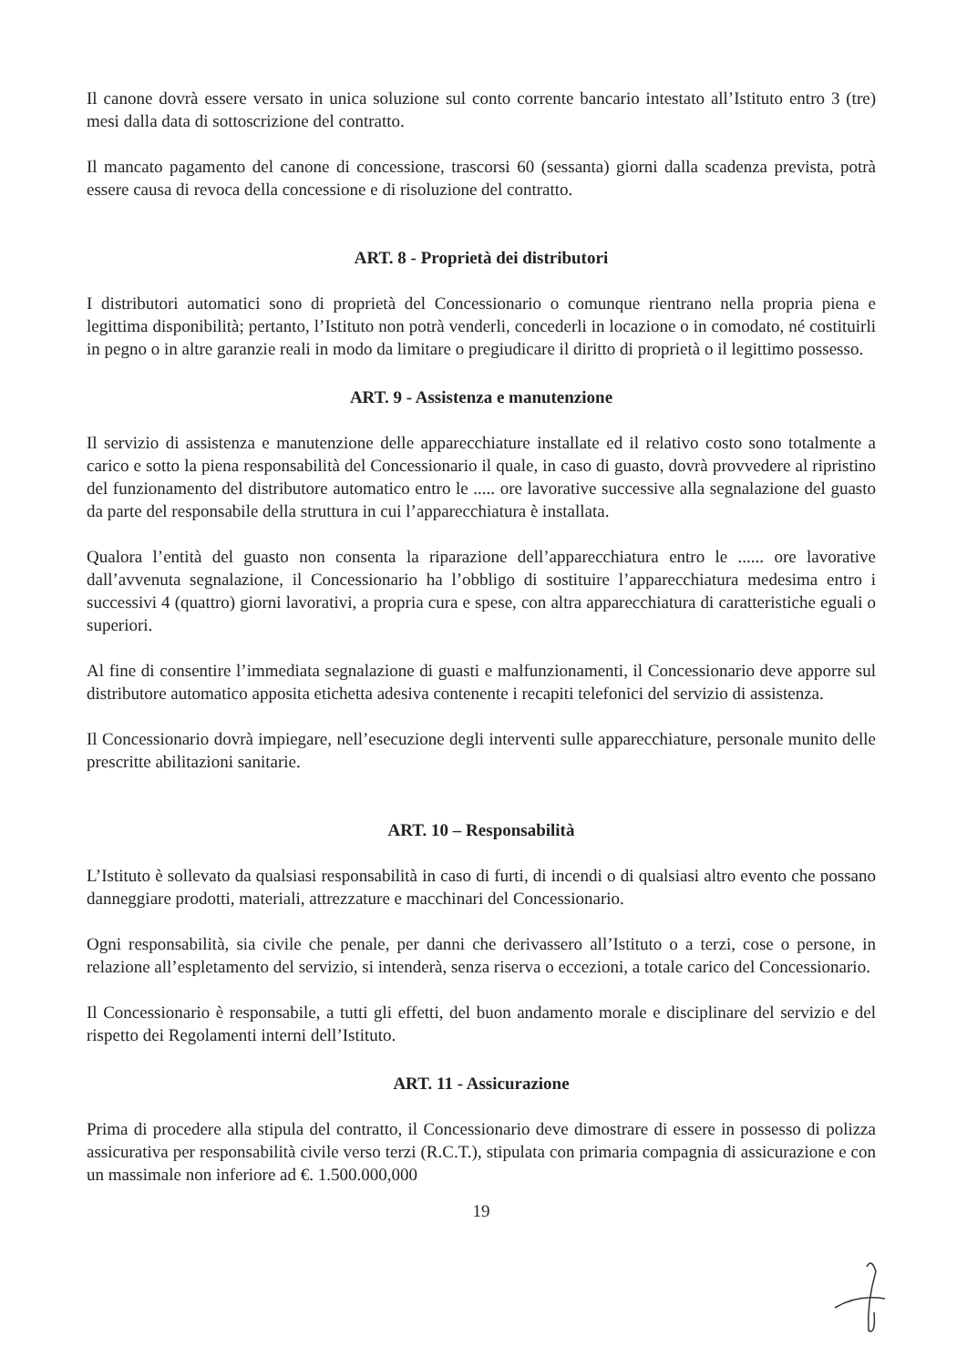Il canone dovrà essere versato in unica soluzione sul conto corrente bancario intestato all’Istituto entro 3 (tre) mesi dalla data di sottoscrizione del contratto.
Il mancato pagamento del canone di concessione, trascorsi 60 (sessanta) giorni dalla scadenza prevista, potrà essere causa di revoca della concessione e di risoluzione del contratto.
ART. 8 - Proprietà dei distributori
I distributori automatici sono di proprietà del Concessionario o comunque rientrano nella propria piena e legittima disponibilità; pertanto, l’Istituto non potrà venderli, concederli in locazione o in comodato, né costituirli in pegno o in altre garanzie reali in modo da limitare o pregiudicare il diritto di proprietà o il legittimo possesso.
ART. 9 - Assistenza e manutenzione
Il servizio di assistenza e manutenzione delle apparecchiature installate ed il relativo costo sono totalmente a carico e sotto la piena responsabilità del Concessionario il quale, in caso di guasto, dovrà provvedere al ripristino del funzionamento del distributore automatico entro le ..... ore lavorative successive alla segnalazione del guasto da parte del responsabile della struttura in cui l’apparecchiatura è installata.
Qualora l’entità del guasto non consenta la riparazione dell’apparecchiatura entro le ...... ore lavorative dall’avvenuta segnalazione, il Concessionario ha l’obbligo di sostituire l’apparecchiatura medesima entro i successivi 4 (quattro) giorni lavorativi, a propria cura e spese, con altra apparecchiatura di caratteristiche eguali o superiori.
Al fine di consentire l’immediata segnalazione di guasti e malfunzionamenti, il Concessionario deve apporre sul distributore automatico apposita etichetta adesiva contenente i recapiti telefonici del servizio di assistenza.
Il Concessionario dovrà impiegare, nell’esecuzione degli interventi sulle apparecchiature, personale munito delle prescritte abilitazioni sanitarie.
ART. 10 – Responsabilità
L’Istituto è sollevato da qualsiasi responsabilità in caso di furti, di incendi o di qualsiasi altro evento che possano danneggiare prodotti, materiali, attrezzature e macchinari del Concessionario.
Ogni responsabilità, sia civile che penale, per danni che derivassero all’Istituto o a terzi, cose o persone, in relazione all’espletamento del servizio, si intenderà, senza riserva o eccezioni, a totale carico del Concessionario.
Il Concessionario è responsabile, a tutti gli effetti, del buon andamento morale e disciplinare del servizio e del rispetto dei Regolamenti interni dell’Istituto.
ART. 11 - Assicurazione
Prima di procedere alla stipula del contratto, il Concessionario deve dimostrare di essere in possesso di polizza assicurativa per responsabilità civile verso terzi (R.C.T.), stipulata con primaria compagnia di assicurazione e con un massimale non inferiore ad €. 1.500.000,000
19